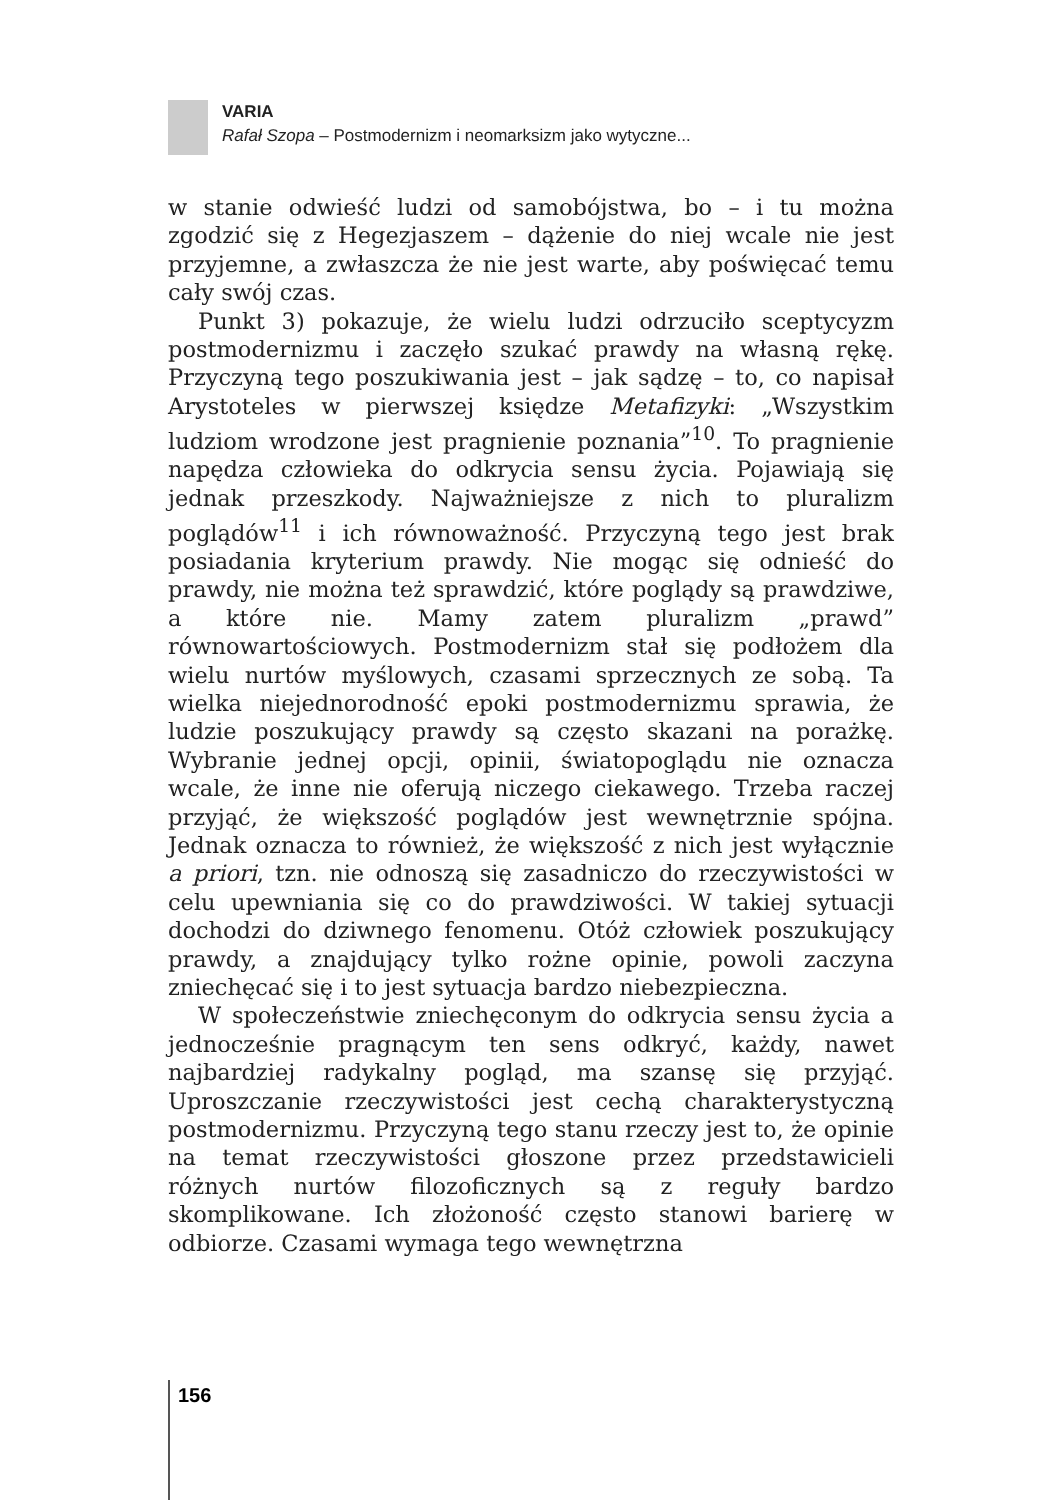VARIA
Rafał Szopa – Postmodernizm i neomarksizm jako wytyczne...
w stanie odwieść ludzi od samobójstwa, bo – i tu można zgodzić się z Hegezjaszem – dążenie do niej wcale nie jest przyjemne, a zwłaszcza że nie jest warte, aby poświęcać temu cały swój czas.
Punkt 3) pokazuje, że wielu ludzi odrzuciło sceptycyzm postmodernizmu i zaczęło szukać prawdy na własną rękę. Przyczyną tego poszukiwania jest – jak sądzę – to, co napisał Arystoteles w pierwszej księdze Metafizyki: „Wszystkim ludziom wrodzone jest pragnienie poznania”<sup>10</sup>. To pragnienie napędza człowieka do odkrycia sensu życia. Pojawiają się jednak przeszkody. Najważniejsze z nich to pluralizm poglądów<sup>11</sup> i ich równoważność. Przyczyną tego jest brak posiadania kryterium prawdy. Nie mogąc się odnieść do prawdy, nie można też sprawdzić, które poglądy są prawdziwe, a które nie. Mamy zatem pluralizm „prawd” równowartościowych. Postmodernizm stał się podłożem dla wielu nurtów myślowych, czasami sprzecznych ze sobą. Ta wielka niejednorodność epoki postmodernizmu sprawia, że ludzie poszukujący prawdy są często skazani na porażkę. Wybranie jednej opcji, opinii, światopoglądu nie oznacza wcale, że inne nie oferują niczego ciekawego. Trzeba raczej przyjąć, że większość poglądów jest wewnętrznie spójna. Jednak oznacza to również, że większość z nich jest wyłącznie a priori, tzn. nie odnoszą się zasadniczo do rzeczywistości w celu upewniania się co do prawdziwości. W takiej sytuacji dochodzi do dziwnego fenomenu. Otóż człowiek poszukujący prawdy, a znajdujący tylko rożne opinie, powoli zaczyna zniechęcać się i to jest sytuacja bardzo niebezpieczna.
W społeczeństwie zniechęconym do odkrycia sensu życia a jednocześnie pragnącym ten sens odkryć, każdy, nawet najbardziej radykalny pogląd, ma szansę się przyjąć. Uproszczanie rzeczywistości jest cechą charakterystyczną postmodernizmu. Przyczyną tego stanu rzeczy jest to, że opinie na temat rzeczywistości głoszone przez przedstawicieli różnych nurtów filozoficznych są z reguły bardzo skomplikowane. Ich złożoność często stanowi barierę w odbiorze. Czasami wymaga tego wewnętrzna
156